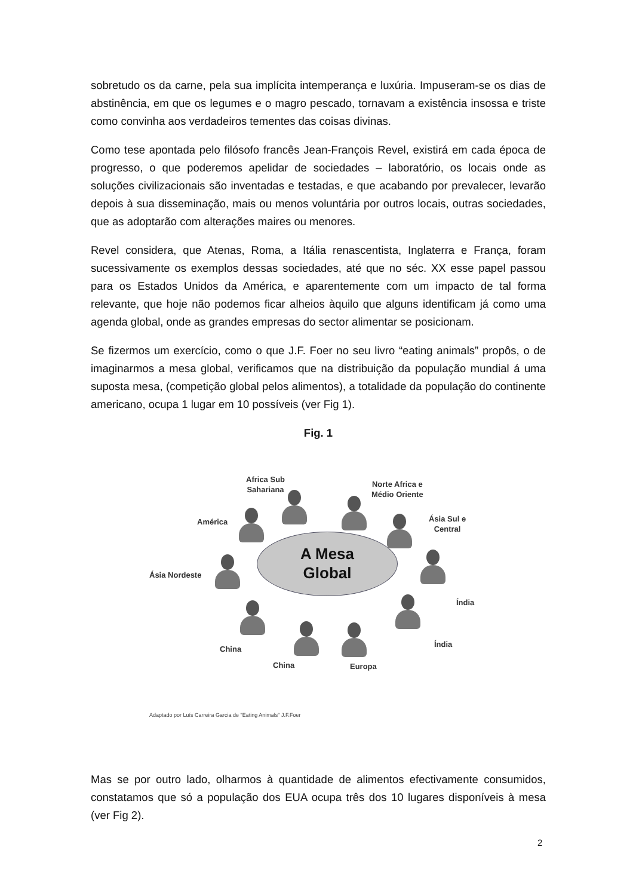sobretudo os da carne, pela sua implícita intemperança e luxúria. Impuseram-se os dias de abstinência, em que os legumes e o magro pescado, tornavam a existência insossa e triste como convinha aos verdadeiros tementes das coisas divinas.
Como tese apontada pelo filósofo francês Jean-François Revel, existirá em cada época de progresso, o que poderemos apelidar de sociedades – laboratório, os locais onde as soluções civilizacionais são inventadas e testadas, e que acabando por prevalecer, levarão depois à sua disseminação, mais ou menos voluntária por outros locais, outras sociedades, que as adoptarão com alterações maires ou menores.
Revel considera, que Atenas, Roma, a Itália renascentista, Inglaterra e França, foram sucessivamente os exemplos dessas sociedades, até que no séc. XX esse papel passou para os Estados Unidos da América, e aparentemente com um impacto de tal forma relevante, que hoje não podemos ficar alheios àquilo que alguns identificam já como uma agenda global, onde as grandes empresas do sector alimentar se posicionam.
Se fizermos um exercício, como o que J.F. Foer no seu livro “eating animals” propôs, o de imaginarmos a mesa global, verificamos que na distribuição da população mundial á uma suposta mesa, (competição global pelos alimentos), a totalidade da população do continente americano, ocupa 1 lugar em 10 possíveis (ver Fig 1).
Fig. 1
Africa Sub
Sahariana
Norte Africa e
Médio Oriente
América
Ásia Sul e
Central
Ásia Nordeste
Índia
Índia
China
China Europa
A Mesa
Global
Adaptado por Luís Carreira Garcia de "Eating Animals" J.F.Foer
Mas se por outro lado, olharmos à quantidade de alimentos efectivamente consumidos, constatamos que só a população dos EUA ocupa três dos 10 lugares disponíveis à mesa (ver Fig 2).
2